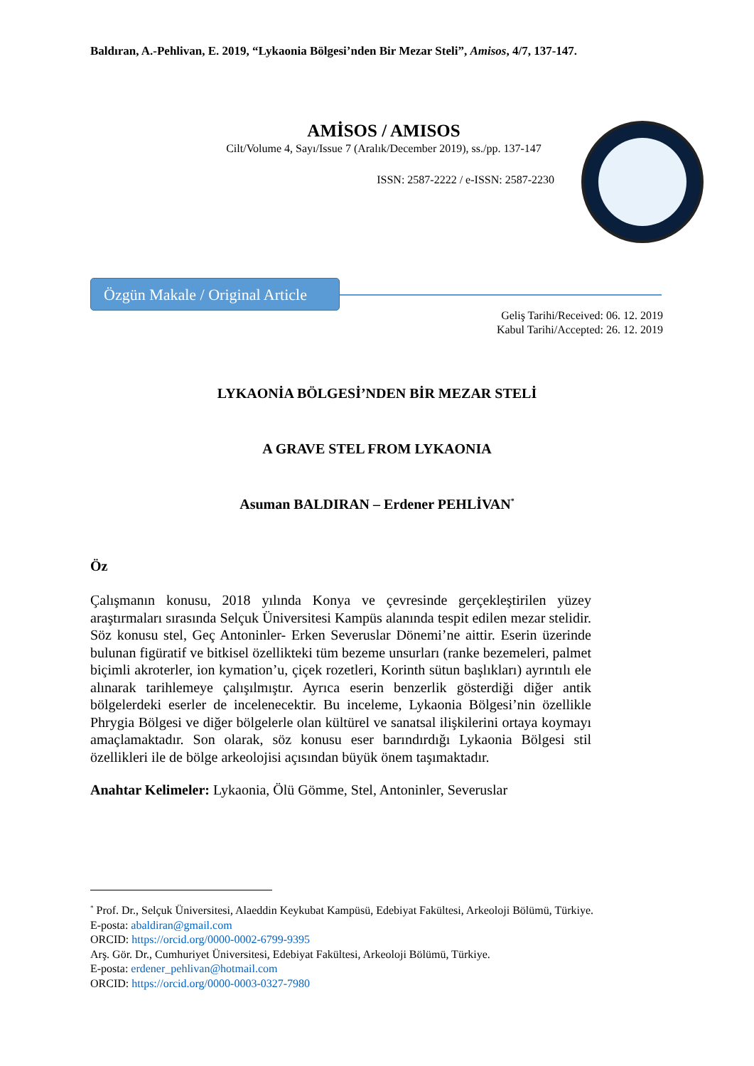Baldıran, A.-Pehlivan, E. 2019, “Lykaonia Bölgesi’nden Bir Mezar Steli”, Amisos, 4/7, 137-147.
AMİSOS / AMISOS
Cilt/Volume 4, Sayı/Issue 7 (Aralık/December 2019), ss./pp. 137-147
ISSN: 2587-2222 / e-ISSN: 2587-2230
Özgün Makale / Original Article
Geliş Tarihi/Received: 06. 12. 2019
Kabul Tarihi/Accepted: 26. 12. 2019
LYKAONİA BÖLGESİ’NDEN BİR MEZAR STELİ
A GRAVE STEL FROM LYKAONIA
Asuman BALDIRAN – Erdener PEHLİVAN<sup>*</sup>
Öz
Çalışmanın konusu, 2018 yılında Konya ve çevresinde gerçekleştirilen yüzey araştırmaları sırasında Selçuk Üniversitesi Kampüs alanında tespit edilen mezar stelidir. Söz konusu stel, Geç Antoninler- Erken Severuslar Dönemi’ne aittir. Eserin üzerinde bulunan figüratif ve bitkisel özellikteki tüm bezeme unsurları (ranke bezemeleri, palmet biçimli akroterler, ion kymation’u, çiçek rozetleri, Korinth sütun başlıkları) ayrıntılı ele alınarak tarihlemeye çalışılmıştır. Ayrıca eserin benzerlik gösterdiği diğer antik bölgelerdeki eserler de incelenecektir. Bu inceleme, Lykaonia Bölgesi’nin özellikle Phrygia Bölgesi ve diğer bölgelerle olan kültürel ve sanatsal ilişkilerini ortaya koymayı amaçlamaktadır. Son olarak, söz konusu eser barındırdığı Lykaonia Bölgesi stil özellikleri ile de bölge arkeolojisi açısından büyük önem taşımaktadır.
Anahtar Kelimeler: Lykaonia, Ölü Gömme, Stel, Antoninler, Severuslar
<sup>*</sup> Prof. Dr., Selçuk Üniversitesi, Alaeddin Keykubat Kampüsü, Edebiyat Fakültesi, Arkeoloji Bölümü, Türkiye.
E-posta: abaldiran@gmail.com
ORCID: https://orcid.org/0000-0002-6799-9395
Arş. Gör. Dr., Cumhuriyet Üniversitesi, Edebiyat Fakültesi, Arkeoloji Bölümü, Türkiye.
E-posta: erdener_pehlivan@hotmail.com
ORCID: https://orcid.org/0000-0003-0327-7980